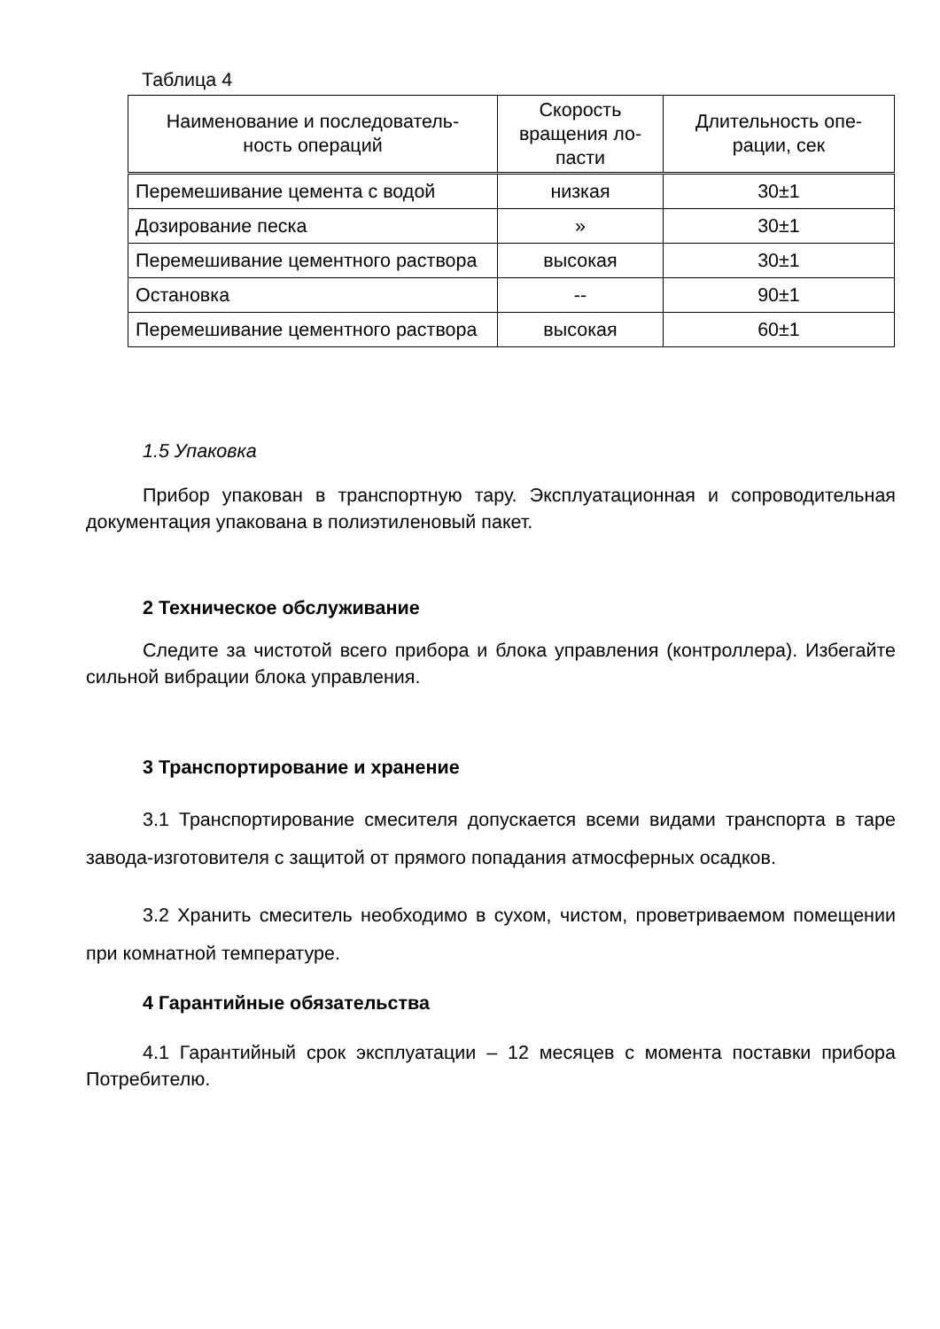Таблица 4
| Наименование и последователь- ность операций | Скорость вращения ло- пасти | Длительность опе- рации, сек |
| --- | --- | --- |
| Перемешивание цемента с водой | низкая | 30±1 |
| Дозирование песка | » | 30±1 |
| Перемешивание цементного раствора | высокая | 30±1 |
| Остановка | -- | 90±1 |
| Перемешивание цементного раствора | высокая | 60±1 |
1.5 Упаковка
Прибор упакован в транспортную тару. Эксплуатационная и сопроводительная документация упакована в полиэтиленовый пакет.
2 Техническое обслуживание
Следите за чистотой всего прибора и блока управления (контроллера). Избегайте сильной вибрации блока управления.
3 Транспортирование и хранение
3.1 Транспортирование смесителя допускается всеми видами транспорта в таре завода-изготовителя с защитой от прямого попадания атмосферных осадков.
3.2 Хранить смеситель необходимо в сухом, чистом, проветриваемом помещении при комнатной температуре.
4 Гарантийные обязательства
4.1 Гарантийный срок эксплуатации – 12 месяцев с момента поставки прибора Потребителю.